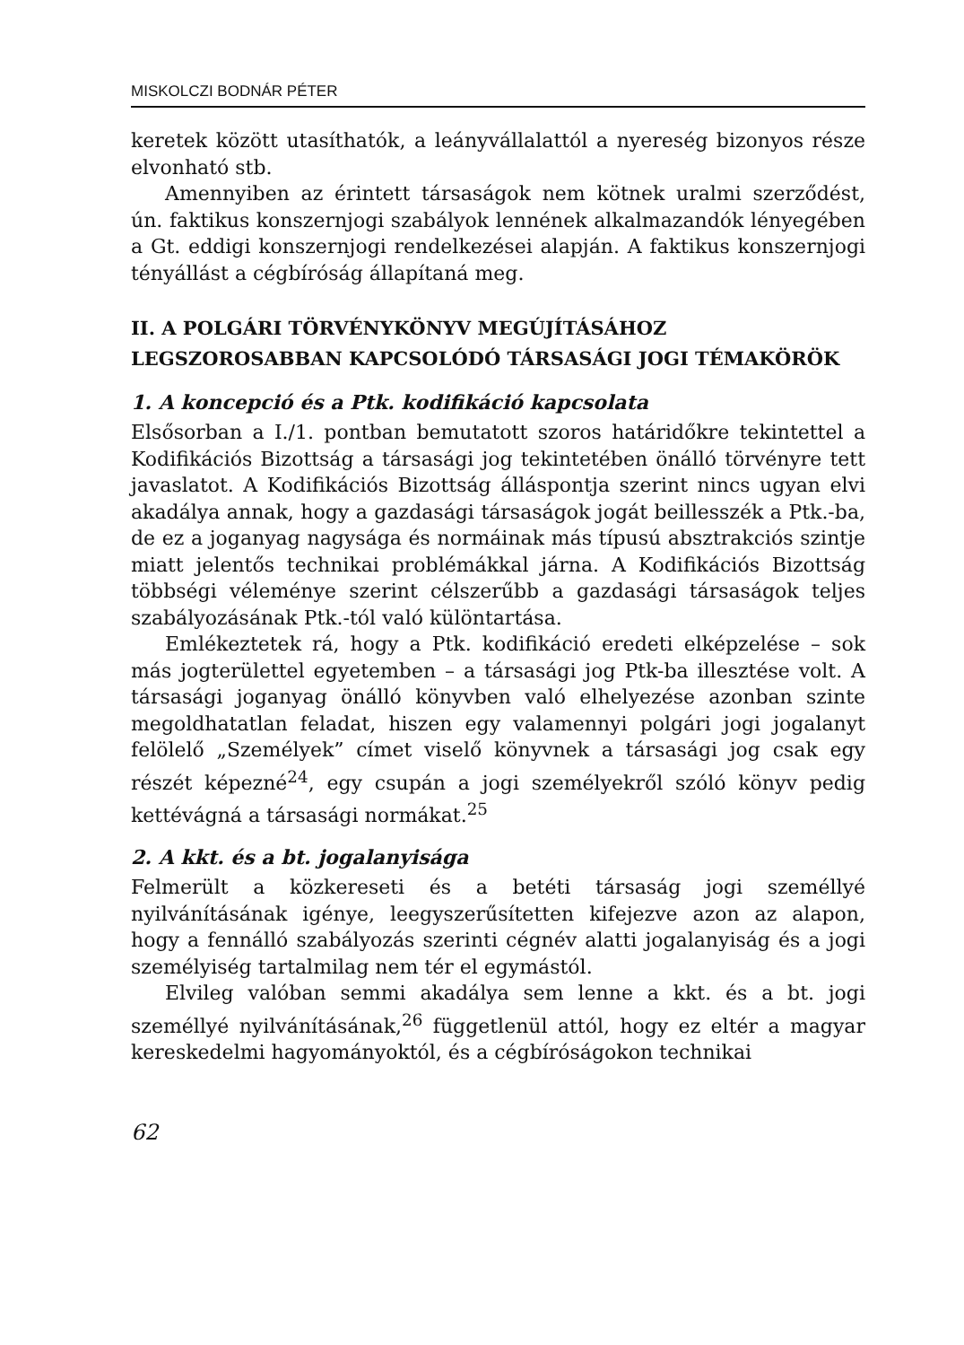MISKOLCZI BODNÁR PÉTER
keretek között utasíthatók, a leányvállalattól a nyereség bizonyos része elvonható stb.
Amennyiben az érintett társaságok nem kötnek uralmi szerződést, ún. faktikus konszernjogi szabályok lennének alkalmazandók lényegében a Gt. eddigi konszernjogi rendelkezései alapján. A faktikus konszernjogi tényállást a cégbíróság állapítaná meg.
II. A POLGÁRI TÖRVÉNYKÖNYV MEGÚJÍTÁSÁHOZ LEGSZOROSABBAN KAPCSOLÓDÓ TÁRSASÁGI JOGI TÉMAKÖRÖK
1. A koncepció és a Ptk. kodifikáció kapcsolata
Elsősorban a I./1. pontban bemutatott szoros határidőkre tekintettel a Kodifikációs Bizottság a társasági jog tekintetében önálló törvényre tett javaslatot. A Kodifikációs Bizottság álláspontja szerint nincs ugyan elvi akadálya annak, hogy a gazdasági társaságok jogát beillesszék a Ptk.-ba, de ez a joganyag nagysága és normáinak más típusú absztrakciós szintje miatt jelentős technikai problémákkal járna. A Kodifikációs Bizottság többségi véleménye szerint célszerűbb a gazdasági társaságok teljes szabályozásának Ptk.-tól való különtartása.
Emlékeztetek rá, hogy a Ptk. kodifikáció eredeti elképzelése – sok más jogterülettel egyetemben – a társasági jog Ptk-ba illesztése volt. A társasági joganyag önálló könyvben való elhelyezése azonban szinte megoldhatatlan feladat, hiszen egy valamennyi polgári jogi jogalanyt felölelő „Személyek” címet viselő könyvnek a társasági jog csak egy részét képezné<sup>24</sup>, egy csupán a jogi személyekről szóló könyv pedig kettévágná a társasági normákat.<sup>25</sup>
2. A kkt. és a bt. jogalanyisága
Felmerült a közkereseti és a betéti társaság jogi személlyé nyilvánításának igénye, leegyszerűsítetten kifejezve azon az alapon, hogy a fennálló szabályozás szerinti cégnév alatti jogalanyiság és a jogi személyiség tartalmilag nem tér el egymástól.
Elvileg valóban semmi akadálya sem lenne a kkt. és a bt. jogi személlyé nyilvánításának,<sup>26</sup> függetlenül attól, hogy ez eltér a magyar kereskedelmi hagyományoktól, és a cégbíróságokon technikai
62